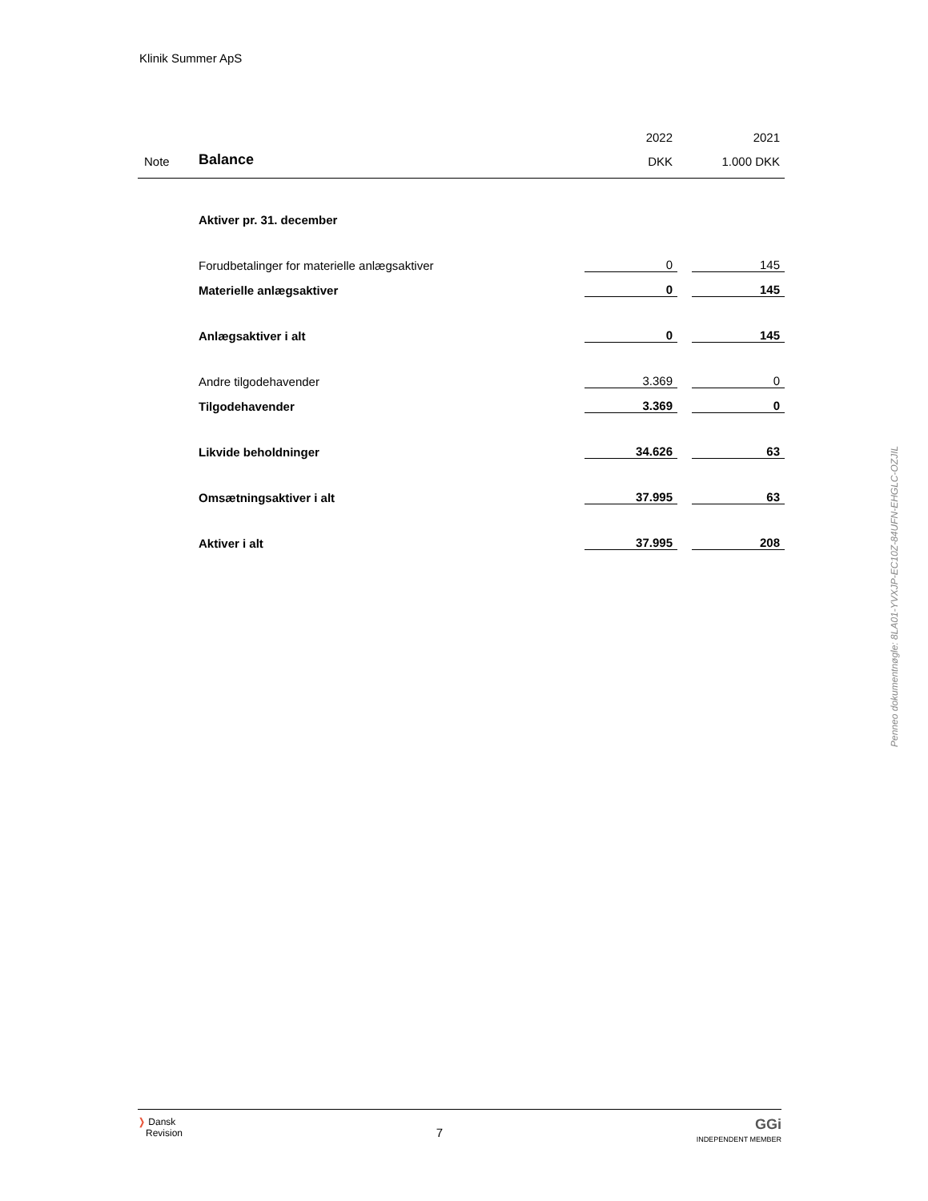Klinik Summer ApS
| | | 2022 | | 2021 |
| Note | Balance | DKK | | 1.000 DKK |
| | Aktiver pr. 31. december | | | |
| | Forudbetalinger for materielle anlægsaktiver | 0 | | 145 |
| | Materielle anlægsaktiver | 0 | | 145 |
| | Anlægsaktiver i alt | 0 | | 145 |
| | Andre tilgodehavender | 3.369 | | 0 |
| | Tilgodehavender | 3.369 | | 0 |
| | Likvide beholdninger | 34.626 | | 63 |
| | Omsætningsaktiver i alt | 37.995 | | 63 |
| | Aktiver i alt | 37.995 | | 208 |
Penneo dokumentnøgle: 8LA01-YVXJP-EC10Z-84UFN-EHGLC-OZJIL
❭ Dansk
Revision
7
GGi
INDEPENDENT MEMBER